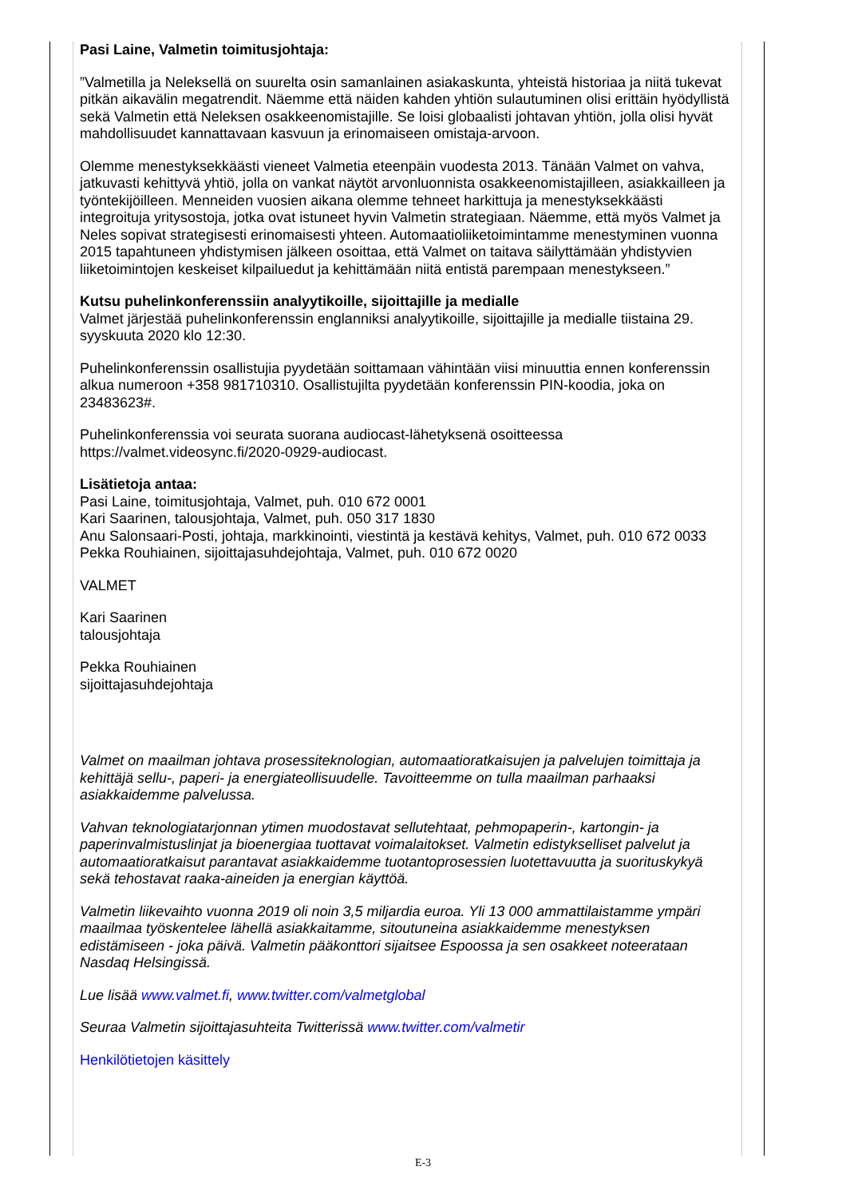Pasi Laine, Valmetin toimitusjohtaja:
”Valmetilla ja Neleksellä on suurelta osin samanlainen asiakaskunta, yhteistä historiaa ja niitä tukevat pitkän aikavälin megatrendit. Näemme että näiden kahden yhtiön sulautuminen olisi erittäin hyödyllistä sekä Valmetin että Neleksen osakkeenomistajille. Se loisi globaalisti johtavan yhtiön, jolla olisi hyvät mahdollisuudet kannattavaan kasvuun ja erinomaiseen omistaja-arvoon.
Olemme menestyksekkäästi vieneet Valmetia eteenpäin vuodesta 2013. Tänään Valmet on vahva, jatkuvasti kehittyvä yhtiö, jolla on vankat näytöt arvonluonnista osakkeenomistajilleen, asiakkailleen ja työntekijöilleen. Menneiden vuosien aikana olemme tehneet harkittuja ja menestyksekkäästi integroituja yritysostoja, jotka ovat istuneet hyvin Valmetin strategiaan. Näemme, että myös Valmet ja Neles sopivat strategisesti erinomaisesti yhteen. Automaatioliiketoimintamme menestyminen vuonna 2015 tapahtuneen yhdistymisen jälkeen osoittaa, että Valmet on taitava säilyttämään yhdistyvien liiketoimintojen keskeiset kilpailuedut ja kehittämään niitä entistä parempaan menestykseen.”
Kutsu puhelinkonferenssiin analyytikoille, sijoittajille ja medialle
Valmet järjestää puhelinkonferenssin englanniksi analyytikoille, sijoittajille ja medialle tiistaina 29. syyskuuta 2020 klo 12:30.
Puhelinkonferenssin osallistujia pyydetään soittamaan vähintään viisi minuuttia ennen konferenssin alkua numeroon +358 981710310. Osallistujilta pyydetään konferenssin PIN-koodia, joka on 23483623#.
Puhelinkonferenssia voi seurata suorana audiocast-lähetyksenä osoitteessa https://valmet.videosync.fi/2020-0929-audiocast.
Lisätietoja antaa:
Pasi Laine, toimitusjohtaja, Valmet, puh. 010 672 0001
Kari Saarinen, talousjohtaja, Valmet, puh. 050 317 1830
Anu Salonsaari-Posti, johtaja, markkinointi, viestintä ja kestävä kehitys, Valmet, puh. 010 672 0033
Pekka Rouhiainen, sijoittajasuhdejohtaja, Valmet, puh. 010 672 0020
VALMET
Kari Saarinen
talousjohtaja
Pekka Rouhiainen
sijoittajasuhdejohtaja
Valmet on maailman johtava prosessiteknologian, automaatioratkaisujen ja palvelujen toimittaja ja kehittäjä sellu-, paperi- ja energiateollisuudelle. Tavoitteemme on tulla maailman parhaaksi asiakkaidemme palvelussa.
Vahvan teknologiatarjonnan ytimen muodostavat sellutehtaat, pehmopaperin-, kartongin- ja paperinvalmistuslinjat ja bioenergiaa tuottavat voimalaitokset. Valmetin edistykselliset palvelut ja automaatioratkaisut parantavat asiakkaidemme tuotantoprosessien luotettavuutta ja suorituskykyä sekä tehostavat raaka-aineiden ja energian käyttöä.
Valmetin liikevaihto vuonna 2019 oli noin 3,5 miljardia euroa. Yli 13 000 ammattilaistamme ympäri maailmaa työskentelee lähellä asiakkaitamme, sitoutuneina asiakkaidemme menestyksen edistämiseen - joka päivä. Valmetin pääkonttori sijaitsee Espoossa ja sen osakkeet noteerataan Nasdaq Helsingissä.
Lue lisää www.valmet.fi, www.twitter.com/valmetglobal
Seuraa Valmetin sijoittajasuhteita Twitterissä www.twitter.com/valmetir
Henkilötietojen käsittely
E-3